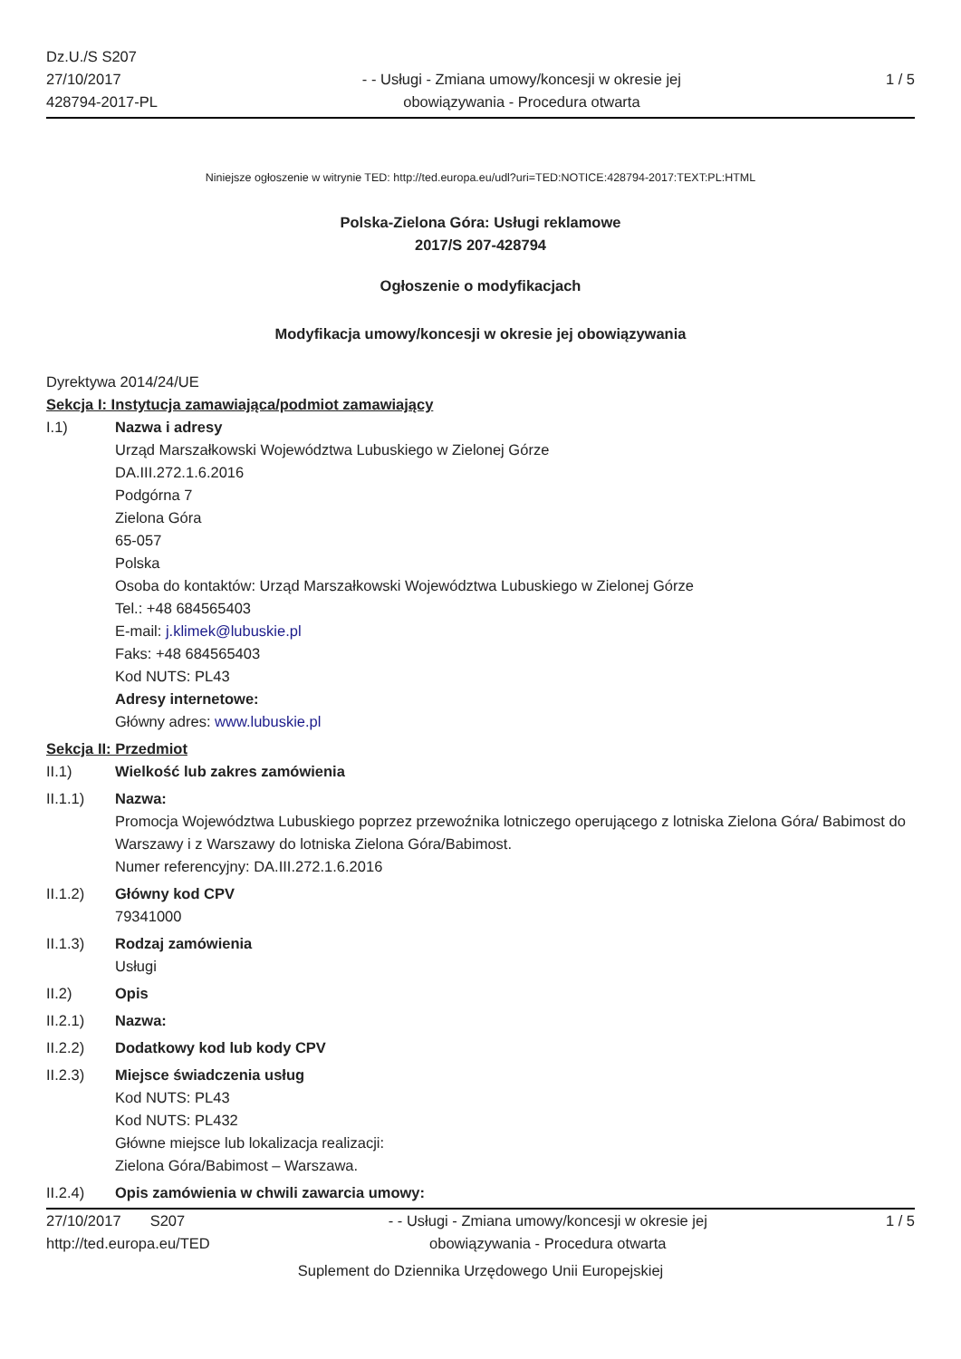Dz.U./S S207
27/10/2017
428794-2017-PL
- - Usługi - Zmiana umowy/koncesji w okresie jej obowiązywania - Procedura otwarta
1 / 5
Niniejsze ogłoszenie w witrynie TED: http://ted.europa.eu/udl?uri=TED:NOTICE:428794-2017:TEXT:PL:HTML
Polska-Zielona Góra: Usługi reklamowe
2017/S 207-428794
Ogłoszenie o modyfikacjach
Modyfikacja umowy/koncesji w okresie jej obowiązywania
Dyrektywa 2014/24/UE
Sekcja I: Instytucja zamawiająca/podmiot zamawiający
I.1) Nazwa i adresy
Urząd Marszałkowski Województwa Lubuskiego w Zielonej Górze
DA.III.272.1.6.2016
Podgórna 7
Zielona Góra
65-057
Polska
Osoba do kontaktów: Urząd Marszałkowski Województwa Lubuskiego w Zielonej Górze
Tel.: +48 684565403
E-mail: j.klimek@lubuskie.pl
Faks: +48 684565403
Kod NUTS: PL43
Adresy internetowe:
Główny adres: www.lubuskie.pl
Sekcja II: Przedmiot
II.1) Wielkość lub zakres zamówienia
II.1.1) Nazwa:
Promocja Województwa Lubuskiego poprzez przewoźnika lotniczego operującego z lotniska Zielona Góra/ Babimost do Warszawy i z Warszawy do lotniska Zielona Góra/Babimost.
Numer referencyjny: DA.III.272.1.6.2016
II.1.2) Główny kod CPV
79341000
II.1.3) Rodzaj zamówienia
Usługi
II.2) Opis
II.2.1) Nazwa:
II.2.2) Dodatkowy kod lub kody CPV
II.2.3) Miejsce świadczenia usług
Kod NUTS: PL43
Kod NUTS: PL432
Główne miejsce lub lokalizacja realizacji:
Zielona Góra/Babimost – Warszawa.
II.2.4) Opis zamówienia w chwili zawarcia umowy:
27/10/2017 S207
http://ted.europa.eu/TED
- - Usługi - Zmiana umowy/koncesji w okresie jej obowiązywania - Procedura otwarta
1 / 5
Suplement do Dziennika Urzędowego Unii Europejskiej